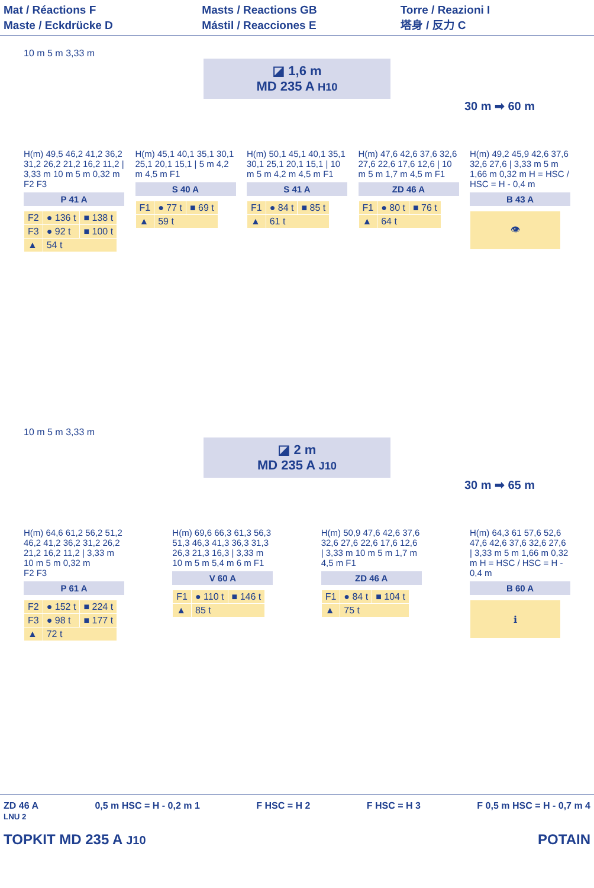Mat / Réactions F
Maste / Eckdrücke D
Masts / Reactions GB
Mástil / Reacciones E
Torre / Reazioni I
塔身 / 反力 C
10 m 5 m 3,33 m
◪ 1,6 m
MD 235 A H10
30 m ➡ 60 m
H(m) 49,5 46,2 41,2 36,2 31,2 26,2 21,2 16,2 11,2 | 3,33 m 10 m 5 m 0,32 m
F2 F3
P 41 A
| F2 | ● 136 t | ■ 138 t |
| F3 | ● 92 t | ■ 100 t |
| ▲ | 54 t | |
H(m) 45,1 40,1 35,1 30,1 25,1 20,1 15,1 | 5 m 4,2 m 4,5 m F1
S 40 A
| F1 | ● 77 t | ■ 69 t |
| ▲ | 59 t | |
H(m) 50,1 45,1 40,1 35,1 30,1 25,1 20,1 15,1 | 10 m 5 m 4,2 m 4,5 m F1
S 41 A
| F1 | ● 84 t | ■ 85 t |
| ▲ | 61 t | |
H(m) 47,6 42,6 37,6 32,6 27,6 22,6 17,6 12,6 | 10 m 5 m 1,7 m 4,5 m F1
ZD 46 A
| F1 | ● 80 t | ■ 76 t |
| ▲ | 64 t | |
H(m) 49,2 45,9 42,6 37,6 32,6 27,6 | 3,33 m 5 m 1,66 m 0,32 m H = HSC / HSC = H - 0,4 m
B 43 A
| 👁 |
10 m 5 m 3,33 m
◪ 2 m
MD 235 A J10
30 m ➡ 65 m
H(m) 64,6 61,2 56,2 51,2 46,2 41,2 36,2 31,2 26,2 21,2 16,2 11,2 | 3,33 m 10 m 5 m 0,32 m
F2 F3
P 61 A
| F2 | ● 152 t | ■ 224 t |
| F3 | ● 98 t | ■ 177 t |
| ▲ | 72 t | |
H(m) 69,6 66,3 61,3 56,3 51,3 46,3 41,3 36,3 31,3 26,3 21,3 16,3 | 3,33 m 10 m 5 m 5,4 m 6 m F1
V 60 A
| F1 | ● 110 t | ■ 146 t |
| ▲ | 85 t | |
H(m) 50,9 47,6 42,6 37,6 32,6 27,6 22,6 17,6 12,6 | 3,33 m 10 m 5 m 1,7 m 4,5 m F1
ZD 46 A
| F1 | ● 84 t | ■ 104 t |
| ▲ | 75 t | |
H(m) 64,3 61 57,6 52,6 47,6 42,6 37,6 32,6 27,6 | 3,33 m 5 m 1,66 m 0,32 m H = HSC / HSC = H - 0,4 m
B 60 A
| ℹ |
ZD 46 A
LNU 2
0,5 m HSC = H - 0,2 m 1 F HSC = H 2 F HSC = H 3 F 0,5 m HSC = H - 0,7 m 4
TOPKIT MD 235 A J10 POTAIN